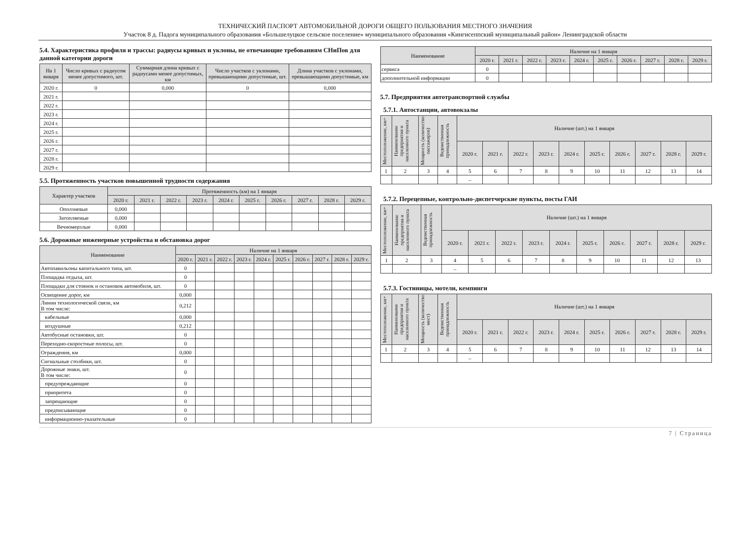ТЕХНИЧЕСКИЙ ПАСПОРТ АВТОМОБИЛЬНОЙ ДОРОГИ ОБЩЕГО ПОЛЬЗОВАНИЯ МЕСТНОГО ЗНАЧЕНИЯ
Участок 8 д. Падога муниципального образования «Большелуцкое сельское поселение» муниципального образования «Кингисеппский муниципальный район» Ленинградской области
5.4. Характеристика профиля и трассы: радиусы кривых и уклоны, не отвечающие требованиям СНиПов для данной категории дороги
| На 1 января | Число кривых с радиусом менее допустимого, шт. | Суммарная длина кривых с радиусами менее допустимых, км | Число участков с уклонами, превышающими допустимые, шт. | Длина участков с уклонами, превышающими допустимые, км |
| --- | --- | --- | --- | --- |
| 2020 г. | 0 | 0,000 | 0 | 0,000 |
| 2021 г. | | | | |
| 2022 г. | | | | |
| 2023 г. | | | | |
| 2024 г. | | | | |
| 2025 г. | | | | |
| 2026 г. | | | | |
| 2027 г. | | | | |
| 2028 г. | | | | |
| 2029 г. | | | | |
5.5. Протяженность участков повышенной трудности содержания
| Характер участков | Протяженность (км) на 1 января | | | | | | | | | |
| --- | --- | --- | --- | --- | --- | --- | --- | --- | --- | --- |
| | 2020 г. | 2021 г. | 2022 г. | 2023 г. | 2024 г. | 2025 г. | 2026 г. | 2027 г. | 2028 г. | 2029 г. |
| Оползневые | 0,000 | | | | | | | | | |
| Затопляемые | 0,000 | | | | | | | | | |
| Вечномерзлые | 0,000 | | | | | | | | | |
5.6. Дорожные инженерные устройства и обстановка дорог
| Наименование | Наличие на 1 января | | | | | | | | | |
| --- | --- | --- | --- | --- | --- | --- | --- | --- | --- | --- |
| | 2020 г. | 2021 г. | 2022 г. | 2023 г. | 2024 г. | 2025 г. | 2026 г. | 2027 г. | 2028 г. | 2029 г. |
| Автопавильоны капитального типа, шт. | 0 | | | | | | | | | |
| Площадка отдыха, шт. | 0 | | | | | | | | | |
| Площадки для стоянок и остановок автомобиля, шт. | 0 | | | | | | | | | |
| Освещение дорог, км | 0,000 | | | | | | | | | |
| Линии технологической связи, км В том числе: | 0,212 | | | | | | | | | |
| кабельные | 0,000 | | | | | | | | | |
| воздушные | 0,212 | | | | | | | | | |
| Автобусные остановки, шт. | 0 | | | | | | | | | |
| Переходно-скоростные полосы, шт. | 0 | | | | | | | | | |
| Ограждения, км | 0,000 | | | | | | | | | |
| Сигнальные столбики, шт. | 0 | | | | | | | | | |
| Дорожные знаки, шт. В том числе: | 0 | | | | | | | | | |
| предупреждающие | 0 | | | | | | | | | |
| приоритета | 0 | | | | | | | | | |
| запрещающие | 0 | | | | | | | | | |
| предписывающие | 0 | | | | | | | | | |
| информационно-указательные | 0 | | | | | | | | | |
| Наименование | Наличие на 1 января | | | | | | | | | |
| --- | --- | --- | --- | --- | --- | --- | --- | --- | --- | --- |
| | 2020 г. | 2021 г. | 2022 г. | 2023 г. | 2024 г. | 2025 г. | 2026 г. | 2027 г. | 2028 г. | 2029 г. |
| сервиса | 0 | | | | | | | | | |
| дополнительной информации | 0 | | | | | | | | | |
5.7. Предприятия автотранспортной службы
5.7.1. Автостанции, автовокзалы
| Местоположение, км+ | Наименование предприятия и населенного пункта | Мощность (количество пассажиров) | Ведомственная принадлежность | Наличие (шт.) на 1 января | | | | | | | | | |
| --- | --- | --- | --- | --- | --- | --- | --- | --- | --- | --- | --- | --- | --- |
| | | | | 2020 г. | 2021 г. | 2022 г. | 2023 г. | 2024 г. | 2025 г. | 2026 г. | 2027 г. | 2028 г. | 2029 г. |
| 1 | 2 | 3 | 4 | 5 | 6 | 7 | 8 | 9 | 10 | 11 | 12 | 13 | 14 |
| | | | | – | | | | | | | | | |
5.7.2. Перецепные, контрольно-диспетчерские пункты, посты ГАИ
| Местоположение, км+ | Наименование предприятия и населенного пункта | Ведомственная принадлежность | Наличие (шт.) на 1 января | | | | | | | | | |
| --- | --- | --- | --- | --- | --- | --- | --- | --- | --- | --- | --- | --- |
| | | | 2020 г. | 2021 г. | 2022 г. | 2023 г. | 2024 г. | 2025 г. | 2026 г. | 2027 г. | 2028 г. | 2029 г. |
| 1 | 2 | 3 | 4 | 5 | 6 | 7 | 8 | 9 | 10 | 11 | 12 | 13 |
| | | | – | | | | | | | | | |
5.7.3. Гостиницы, мотели, кемпинги
| Местоположение, км+ | Наименование предприятия и населенного пункта | Мощность (количество мест) | Ведомственная принадлежность | Наличие (шт.) на 1 января | | | | | | | | | |
| --- | --- | --- | --- | --- | --- | --- | --- | --- | --- | --- | --- | --- | --- |
| | | | | 2020 г. | 2021 г. | 2022 г. | 2023 г. | 2024 г. | 2025 г. | 2026 г. | 2027 г. | 2028 г. | 2029 г. |
| 1 | 2 | 3 | 4 | 5 | 6 | 7 | 8 | 9 | 10 | 11 | 12 | 13 | 14 |
| | | | | – | | | | | | | | | |
7 | Страница